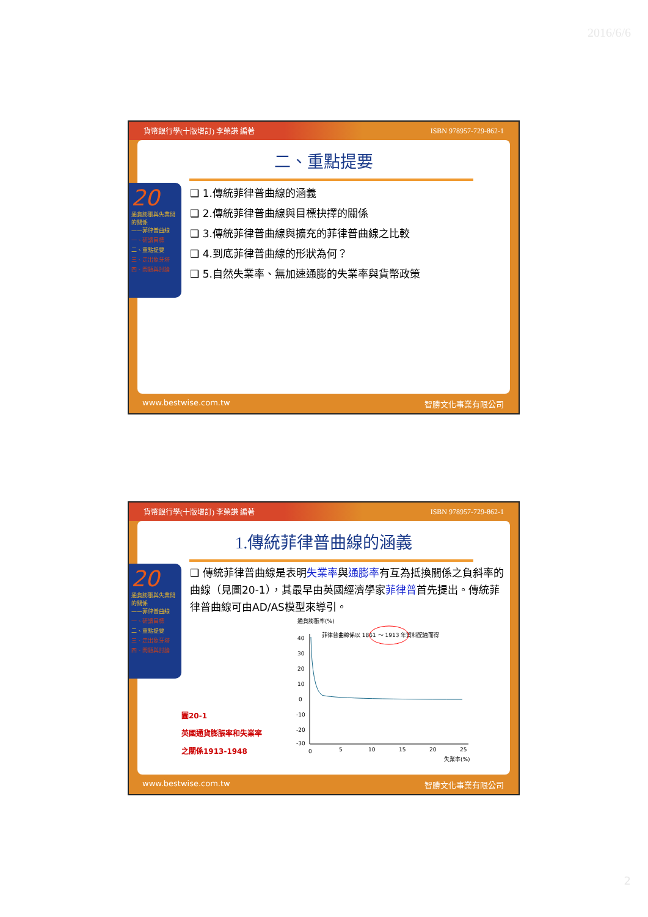2016/6/6
貨幣銀行學(十版增訂) 李榮謙 編著 ISBN 978957-729-862-1
二、重點提要
❑ 1.傳統菲律普曲線的涵義
❑ 2.傳統菲律普曲線與目標抉擇的關係
❑ 3.傳統菲律普曲線與擴充的菲律普曲線之比較
❑ 4.到底菲律普曲線的形狀為何？
❑ 5.自然失業率、無加速通膨的失業率與貨幣政策
20
通貨膨脹與失業間的關係
——菲律普曲線
一、研讀目標
二、重點提要
三、走出象牙塔
四、問題與討論
www.bestwise.com.tw 智勝文化事業有限公司
貨幣銀行學(十版增訂) 李榮謙 編著 ISBN 978957-729-862-1
1.傳統菲律普曲線的涵義
❑ 傳統菲律普曲線是表明失業率與通膨率有互為抵換關係之負斜率的曲線（見圖20-1），其最早由英國經濟學家菲律普首先提出。傳統菲律普曲線可由AD/AS模型來導引。
圖20-1
英國通貨膨脹率和失業率
之關係1913-1948
通貨膨脹率(%)
菲律普曲線係以 1861 ～ 1913 年資料配適而得
40
30
20
10
0
-10
-20
-30
0
5
10
15
20
25
失業率(%)
20
通貨膨脹與失業間的關係
——菲律普曲線
一、研讀目標
二、重點提要
三、走出象牙塔
四、問題與討論
www.bestwise.com.tw 智勝文化事業有限公司
2